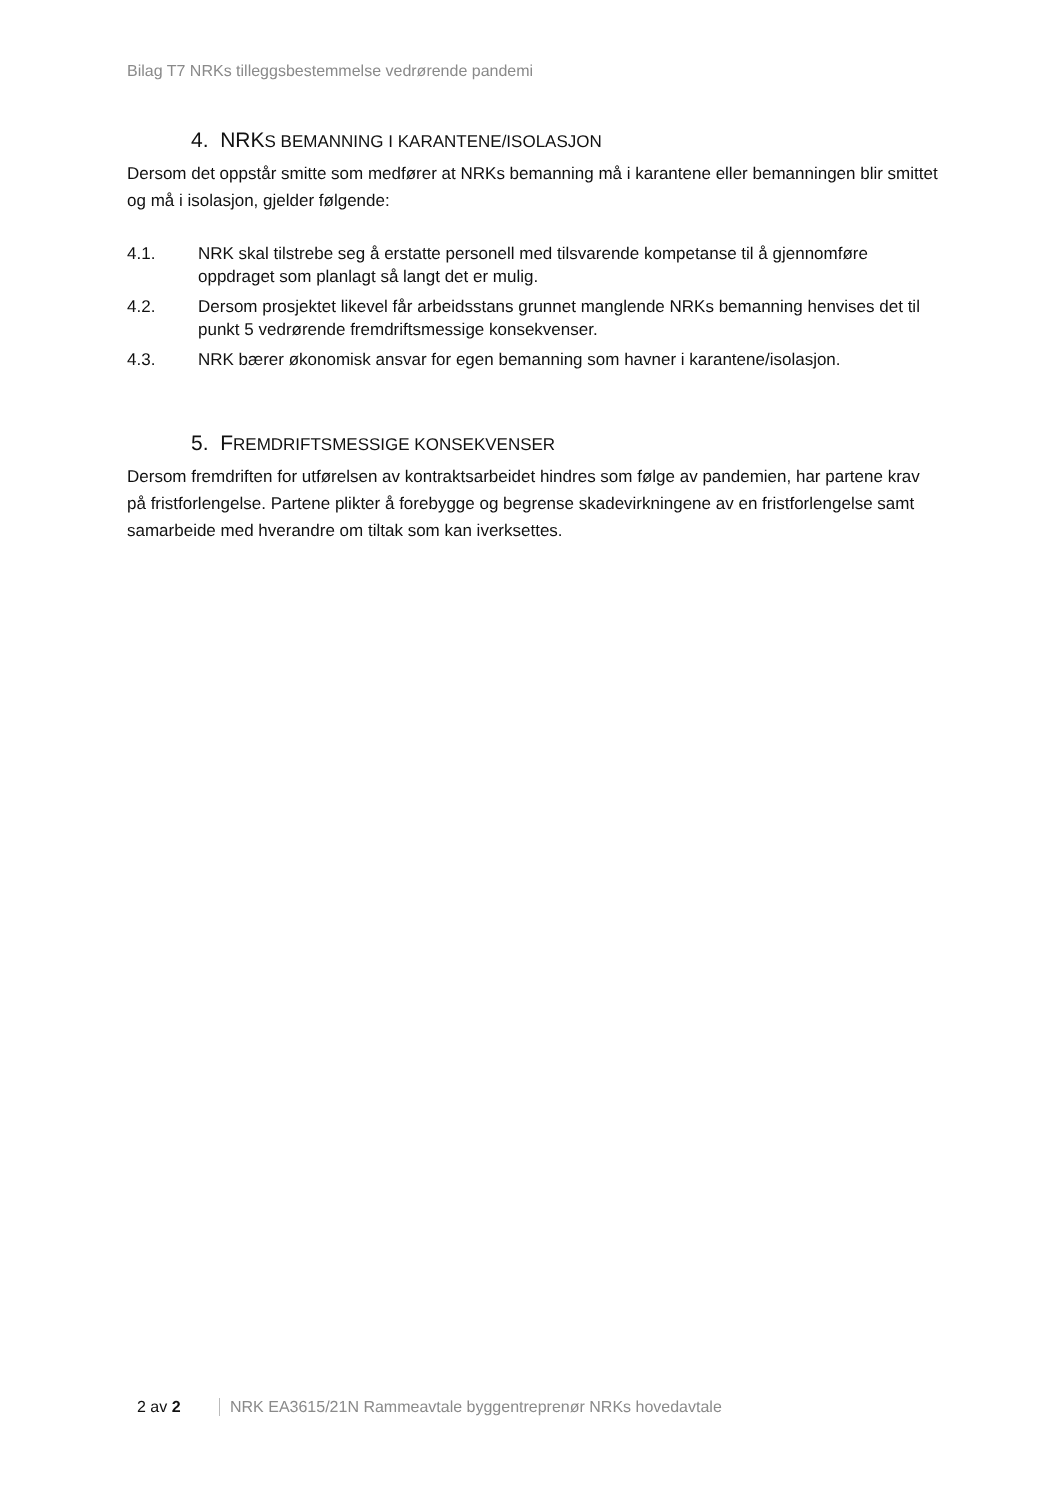Bilag T7 NRKs tilleggsbestemmelse vedrørende pandemi
4. NRKS BEMANNING I KARANTENE/ISOLASJON
Dersom det oppstår smitte som medfører at NRKs bemanning må i karantene eller bemanningen blir smittet og må i isolasjon, gjelder følgende:
4.1. NRK skal tilstrebe seg å erstatte personell med tilsvarende kompetanse til å gjennomføre oppdraget som planlagt så langt det er mulig.
4.2. Dersom prosjektet likevel får arbeidsstans grunnet manglende NRKs bemanning henvises det til punkt 5 vedrørende fremdriftsmessige konsekvenser.
4.3. NRK bærer økonomisk ansvar for egen bemanning som havner i karantene/isolasjon.
5. FREMDRIFTSMESSIGE KONSEKVENSER
Dersom fremdriften for utførelsen av kontraktsarbeidet hindres som følge av pandemien, har partene krav på fristforlengelse. Partene plikter å forebygge og begrense skadevirkningene av en fristforlengelse samt samarbeide med hverandre om tiltak som kan iverksettes.
2 av 2 NRK EA3615/21N Rammeavtale byggentreprenør NRKs hovedavtale